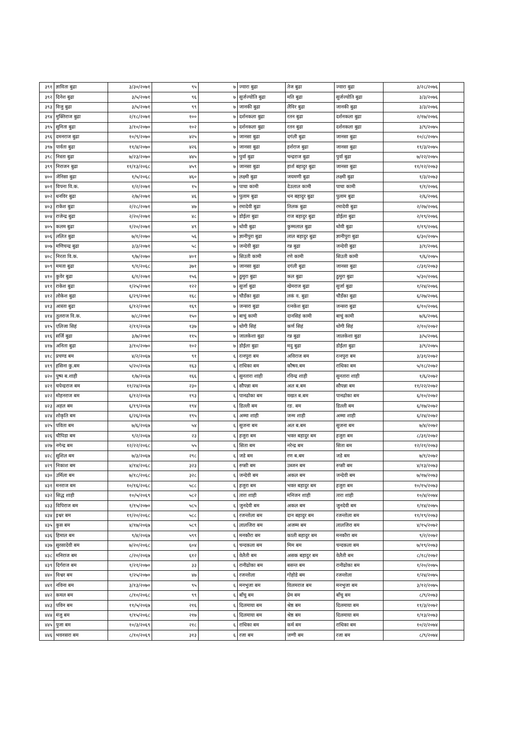| ३९१ | ज्ञाविता बुढा | ३/३०/२०७१ | ९५ | ७ | ज्वारा बुढा | तेज बुढा | ज्वारा बुढा | ३/२८/२०७६ | |
| ३९२ | दिनेश बुढा | ३/५/२०७१ | ९६ | ७ | सुर्जज्योति बुढा | मति बुढा | सुर्जज्योति बुढा | ३/३/२०७६ | |
| ३९३ | विजु बुढा | ३/५/२०७१ | ९९ | ७ | जानकी बुढा | लैविर बुढा | जानकी बुढा | ३/३/२०७६ | |
| ३९४ | मुक्तिराज बुढा | २/१८/२०७१ | १०० | ७ | दर्शनकला बुढा | रतन बुढा | दर्शनकला बुढा | २/१७/२०७६ | |
| ३९५ | सुनिता बुढा | ३/१०/२०७० | १०२ | ७ | दर्शनकला बुढा | रतन बुढा | दर्शनकला बुढा | ३/९/२०७५ | |
| ३९६ | दमनराज बुढा | १०/९/२०७० | ४२५ | ७ | जानसा बुढा | दगंली बुढा | जानसा बुढा | १०/८/२०७५ | |
| ३९७ | पार्वता बुढा | ११/४/२०७० | ४२६ | ७ | जानसा बुढा | हर्शराज बुढा | जानसा बुढा | ११/३/२०७५ | |
| ३९८ | निस्ता बुढा | ७/२३/२०७० | ४४५ | ७ | पुर्वा बुढा | चन्द्रराज बुढा | पुर्वा बुढा | ७/२२/२०७५ | |
| ३९९ | निराजन बुढा | ११/१३/२०६८ | ४५९ | ७ | जानसा बुढा | हार्श बहादुर बुढा | जानसा बुढा | ११/१२/२०७३ | |
| ४०० | जेनिसा बुढा | १/५/२०६८ | ४६० | ७ | लक्ष्मी बुढा | जयमणी बुढा | लक्ष्मी बुढा | १/३/२०७३ | |
| ४०१ | विपना वि.क. | १/२/२०७१ | १५ | ७ | पाचा कामी | देउलाल कामी | पाचा कामी | १/१/२०७६ | |
| ४०२ | धनविर बुढा | २/७/२०७१ | ४६ | ७ | पुलाम बुढा | धन बहादुर बुढा | पुलाम बुढा | २/६/२०७६ | |
| ४०३ | राकेश बुढा | २/२८/२०७१ | ४७ | ७ | रमादेवी बुढा | तिलक बुढा | रमादेवी बुढा | २/२७/२०७६ | |
| ४०४ | राजेन्द्र बुढा | २/२०/२०७१ | ४८ | ७ | डोईला बुढा | राज बहादुर बुढा | डोईला बुढा | २/१९/२०७६ | |
| ४०५ | कलम बुढा | १/२०/२०७१ | ४९ | ७ | धोवी बुढा | कुम्मलाल बुढा | धोवी बुढा | १/१९/२०७६ | |
| ४०६ | ललित बुढा | ७/१/२०७० | ५६ | ७ | ज्ञानीपुरा बुढा | लाल बहादुर बुढा | ज्ञानीपुरा बुढा | ६/३०/२०७५ | |
| ४०७ | मणिचन्द्र बुढा | ३/३/२०७१ | ५८ | ७ | जन्देवी बुढा | रन्न बुढा | जन्देवी बुढा | ३/१/२०७६ | |
| ४०८ | निरता वि.क. | ९/७/२०७० | ४०१ | ७ | सिउती कामी | रणे कामी | सिउती कामी | ९/६/२०७५ | |
| ४०९ | ममता बुढा | ९/१/२०६८ | ३७१ | ७ | जानसा बुढा | दगंली बुढा | जानसा बुढा | ८/३१/२०७३ | |
| ४१० | कुवेर बुढा | ६/१/२०७१ | १५६ | ७ | ठुमुरा बुढा | कल बुढा | ठुमुरा बुढा | ५/३०/२०७६ | |
| ४११ | राकेश बुढा | १/२५/२०७१ | १२२ | ७ | सुर्जा बुढा | खेमराज बुढा | सुर्जा बुढा | १/२४/२०७६ | |
| ४१२ | लोकेश बुढा | ६/२९/२०७१ | १६८ | ७ | चौडँका बुढा | लकं व. बुढा | चौडँका बुढा | ६/२७/२०७६ | |
| ४१३ | आस्ता बुढा | ६/१२/२०७१ | १६९ | ७ | जन्सरा बुढा | रत्नकेश बुढा | जन्सरा बुढा | ६/१०/२०७६ | |
| ४१४ | तुलराज वि.क. | ७/८/२०७१ | १५० | ७ | बाचुं कामी | दानसिहं कामी | बाचुं कामी | ७/६/२०७६ | |
| ४१५ | एलिजा सिहं | २/११/२०६७ | १३७ | ७ | धोगी सिहं | कर्ण सिहं | धोगी सिहं | २/१०/२०७२ | |
| ४१६ | सर्जि बुढा | ३/७/२०७१ | ११५ | ७ | जालकेशा बुढा | रन्न बुढा | जालकेशा बुढा | ३/५/२०७६ | |
| ४१७ | अनिता बुढा | ३/१०/२०७० | १०२ | ७ | डोईला बुढा | मदु बुढा | डोईला बुढा | ३/९/२०७५ | |
| ४१८ | प्रचण्ड बम | ४/२/२०६७ | ९१ | ६ | रत्नपुरा बम | अविराज बम | रत्नपुरा बम | ३/३१/२०७२ | |
| ४१९ | हसिना कु.बम | ५/२०/२०६७ | १६३ | ६ | राधिका बम | कौषव.बम | राधिका बम | ५/१८/२०७२ | |
| ४२० | पुष्प ब.शाही | १/७/२०६७ | १६६ | ६ | सुनतारा शाही | रविन्द्र शाही | सुनतारा शाही | १/६/२०७२ | |
| ४२१ | चपेन्द्रराज बम | ११/२४/२०६७ | २३० | ६ | सौपन्ना बम | अल ब.बम | सौपन्ना बम | ११/२२/२०७२ | |
| ४२२ | मोहनराज बम | ६/१२/२०६७ | १९३ | ६ | पानढोका बम | वखत ब.बम | पानढोका बम | ६/१०/२०७२ | |
| ४२३ | अहल बम | ६/१९/२०६७ | १९४ | ६ | डिल्ली बम | रङ. बम | डिल्ली बम | ६/१७/२०७२ | |
| ४२४ | शोकृति बम | ६/२६/२०६७ | १९५ | ६ | अम्मा शाही | जन्म शाही | अम्मा शाही | ६/२४/२०७२ | |
| ४२५ | पविता बम | ७/६/२०६७ | ५४ | ६ | सुजना बम | अल ब.बम | सुजना बम | ७/४/२०७२ | |
| ४२६ | चौपिडा बम | ९/२/२०६७ | २३ | ६ | हजुरा बम | भक्त बहादुर बम | हजुरा बम | ८/३१/२०७२ | |
| ४२७ | नगेन्द्र बम | १२/२२/२०६८ | ५५ | ६ | सिता बम | नरेन्द्र बम | सिता बम | १२/२१/२०७३ | |
| ४२८ | सुशिल बम | ७/३/२०६७ | २९८ | ६ | जडे बम | रण ब.बम | जडे बम | ७/१/२०७२ | |
| ४२९ | निकाश बम | ४/१४/२०६८ | ३२३ | ६ | रुप्सी बम | उब्जन बम | रुप्सी बम | ४/१३/२०७३ | |
| ४३० | उर्मिला बम | ७/१८/२०६८ | ३२८ | ६ | जन्देवी बम | अकल बम | जन्देवी बम | ७/१७/२०७३ | |
| ४३१ | मनराज बम | १०/१६/२०६८ | ५८८ | ६ | हजुरा बम | भक्त बहादुर बम | हजुरा बम | १०/१५/२०७३ | |
| ४३२ | सिद्ध शाही | १०/५/२०६९ | ५८२ | ६ | तारा शाही | मनिजन शाही | तारा शाही | १०/४/२०७४ | |
| ४३३ | विपिराज बम | १/१५/२०७० | ५८५ | ६ | जुनदेवी बम | अकल बम | जुनदेवी बम | १/१४/२०७५ | |
| ४३४ | इश्वर बम | ११/२०/२०६८ | ५८८ | ६ | रजन्तोला बम | दान बहादुर बम | रजन्तोला बम | ११/१९/२०७३ | |
| ४३५ | कुस बम | ४/१७/२०६७ | ५८९ | ६ | लालजिरा बम | अजम्म बम | लालजिरा बम | ४/१५/२०७२ | |
| ४३६ | हिमाल बम | ९/४/२०६७ | ५९९ | ६ | मनकौरा बम | काली बहादुर बम | मनकौरा बम | ९/२/२०७२ | |
| ४३७ | सुरसादेवी बम | ७/२०/२०६८ | ६०४ | ६ | चन्दकला बम | मिम बम | चन्दकला बम | ७/१९/२०७३ | |
| ४३८ | मनिराज बम | ८/२०/२०६७ | ६१२ | ६ | वेलैती बम | असक बहादुर बम | वेलैती बम | ८/१८/२०७२ | |
| ४३९ | दिर्गराज बम | १/२१/२०७० | ३३ | ६ | रानीढोका बम | बसन्त बम | रानीढोका बम | १/२०/२०७५ | |
| ४४० | विश्वर बम | १/२५/२०७० | ४७ | ६ | रजन्तोला | गोहोडे बम | रजन्तोला | १/२४/२०७५ | |
| ४४१ | नविना बम | ३/१३/२०७० | ९५ | ६ | मनभुजा बम | विलमराज बम | मनभुजा बम | ३/१२/२०७५ | |
| ४४२ | कमल बम | ८/१०/२०६८ | ९९ | ६ | बाँचु बम | प्रेम बम | बाँचु बम | ८/९/२०७३ | |
| ४४३ | पविन बम | ११/५/२०६७ | २१६ | ६ | दिलमाया बम | श्रेष्ठ बम | दिलमाया बम | ११/३/२०७२ | |
| ४४४ | मंजु बम | १/१५/२०६८ | २१७ | ६ | दिलमाया बम | श्रेष्ठ बम | दिलमाया बम | १/१३/२०७३ | |
| ४४५ | पुजा बम | १०/३/२०६९ | २१८ | ६ | राधिका बम | कर्म बम | राधिका बम | १०/२/२०७४ | |
| ४४६ | भवनसरा बम | ८/१०/२०६९ | ३१३ | ६ | रजा बम | जग्गी बम | रजा बम | ८/९/२०७४ | |